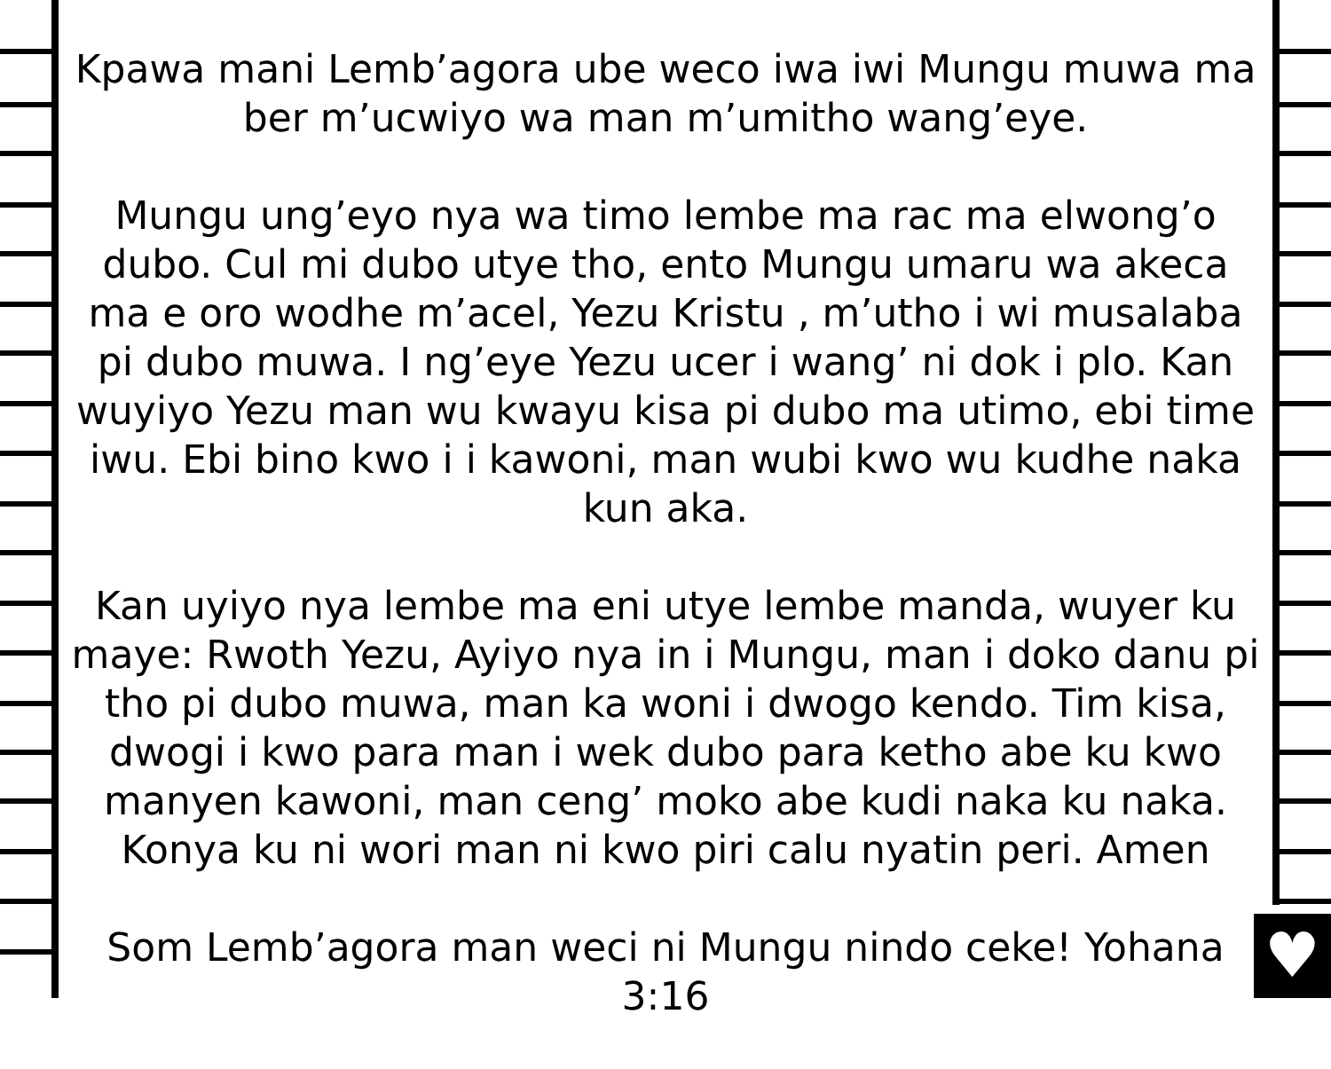♥
Kpawa mani Lemb’agora ube weco iwa iwi Mungu muwa ma ber m’ucwiyo wa man m’umitho wang’eye.
Mungu ung’eyo nya wa timo lembe ma rac ma elwong’o dubo. Cul mi dubo utye tho, ento Mungu umaru wa akeca ma e oro wodhe m’acel, Yezu Kristu , m’utho i wi musalaba pi dubo muwa. I ng’eye Yezu ucer i wang’ ni dok i plo. Kan wuyiyo Yezu man wu kwayu kisa pi dubo ma utimo, ebi time iwu. Ebi bino kwo i i kawoni, man wubi kwo wu kudhe naka kun aka.
Kan uyiyo nya lembe ma eni utye lembe manda, wuyer ku maye: Rwoth Yezu, Ayiyo nya in i Mungu, man i doko danu pi tho pi dubo muwa, man ka woni i dwogo kendo. Tim kisa, dwogi i kwo para man i wek dubo para ketho abe ku kwo manyen kawoni, man ceng’ moko abe kudi naka ku naka. Konya ku ni wori man ni kwo piri calu nyatin peri. Amen
Som Lemb’agora man weci ni Mungu nindo ceke! Yohana 3:16